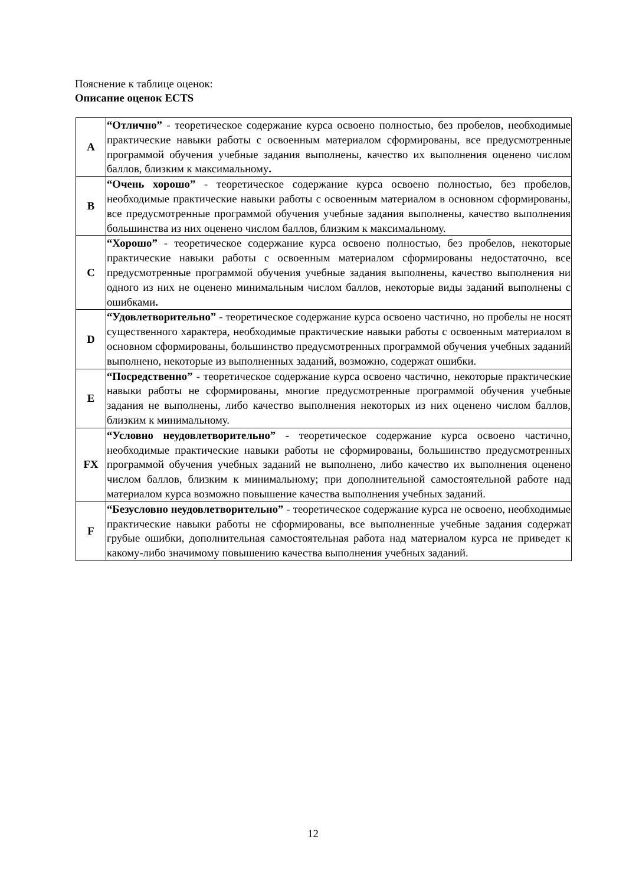Пояснение к таблице оценок:
Описание оценок ECTS
| A | “Отлично” - теоретическое содержание курса освоено полностью, без пробелов, необходимые практические навыки работы с освоенным материалом сформированы, все предусмотренные программой обучения учебные задания выполнены, качество их выполнения оценено числом баллов, близким к максимальному . |
| B | “Очень хорошо” - теоретическое содержание курса освоено полностью, без пробелов, необходимые практические навыки работы с освоенным материалом в основном сформированы, все предусмотренные программой обучения учебные задания выполнены, качество выполнения большинства из них оценено числом баллов, близким к максимальному. |
| C | “Хорошо” - теоретическое содержание курса освоено полностью, без пробелов, некоторые практические навыки работы с освоенным материалом сформированы недостаточно, все предусмотренные программой обучения учебные задания выполнены, качество выполнения ни одного из них не оценено минимальным числом баллов, некоторые виды заданий выполнены с ошибками . |
| D | “Удовлетворительно” - теоретическое содержание курса освоено частично, но пробелы не носят существенного характера, необходимые практические навыки работы с освоенным материалом в основном сформированы, большинство предусмотренных программой обучения учебных заданий выполнено, некоторые из выполненных заданий, возможно, содержат ошибки. |
| E | “Посредственно” - теоретическое содержание курса освоено частично, некоторые практические навыки работы не сформированы, многие предусмотренные программой обучения учебные задания не выполнены, либо качество выполнения некоторых из них оценено числом баллов, близким к минимальному. |
| FX | “Условно неудовлетворительно” - теоретическое содержание курса освоено частично, необходимые практические навыки работы не сформированы, большинство предусмотренных программой обучения учебных заданий не выполнено, либо качество их выполнения оценено числом баллов, близким к минимальному; при дополнительной самостоятельной работе над материалом курса возможно повышение качества выполнения учебных заданий. |
| F | “Безусловно неудовлетворительно” - теоретическое содержание курса не освоено, необходимые практические навыки работы не сформированы, все выполненные учебные задания содержат грубые ошибки, дополнительная самостоятельная работа над материалом курса не приведет к какому-либо значимому повышению качества выполнения учебных заданий. |
12